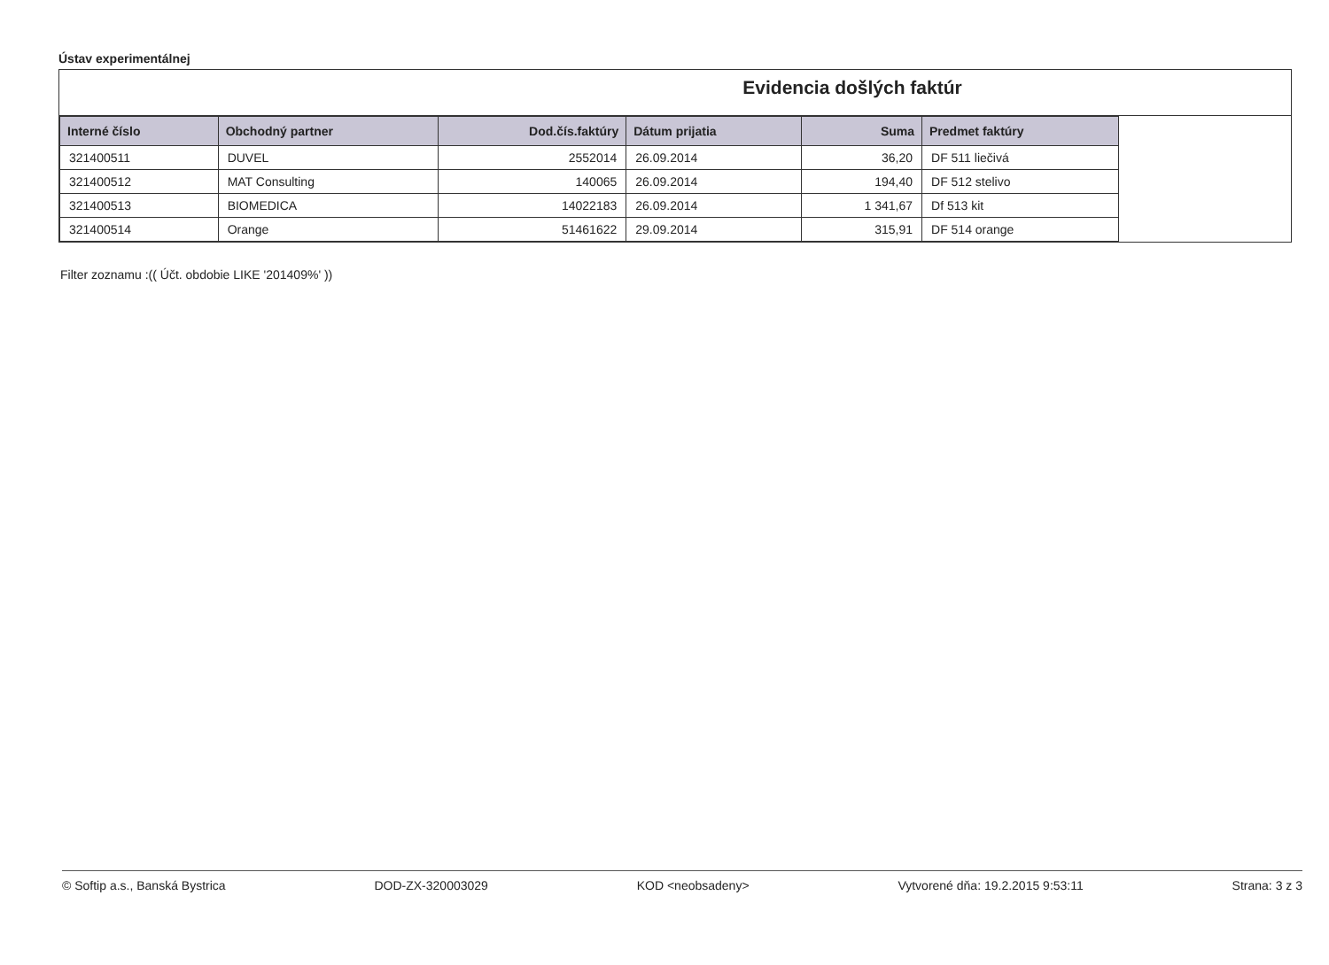Ústav experimentálnej
Evidencia došlých faktúr
| Interné číslo | Obchodný partner | Dod.čís.faktúry | Dátum prijatia | Suma | Predmet faktúry |
| --- | --- | --- | --- | --- | --- |
| 321400511 | DUVEL | 2552014 | 26.09.2014 | 36,20 | DF 511 liečivá |
| 321400512 | MAT Consulting | 140065 | 26.09.2014 | 194,40 | DF 512 stelivo |
| 321400513 | BIOMEDICA | 14022183 | 26.09.2014 | 1 341,67 | Df 513 kit |
| 321400514 | Orange | 51461622 | 29.09.2014 | 315,91 | DF 514 orange |
Filter zoznamu :(( Účt. obdobie LIKE '201409%' ))
© Softip a.s., Banská Bystrica DOD-ZX-320003029 KOD <neobsadeny> Vytvorené dňa: 19.2.2015 9:53:11 Strana: 3 z 3